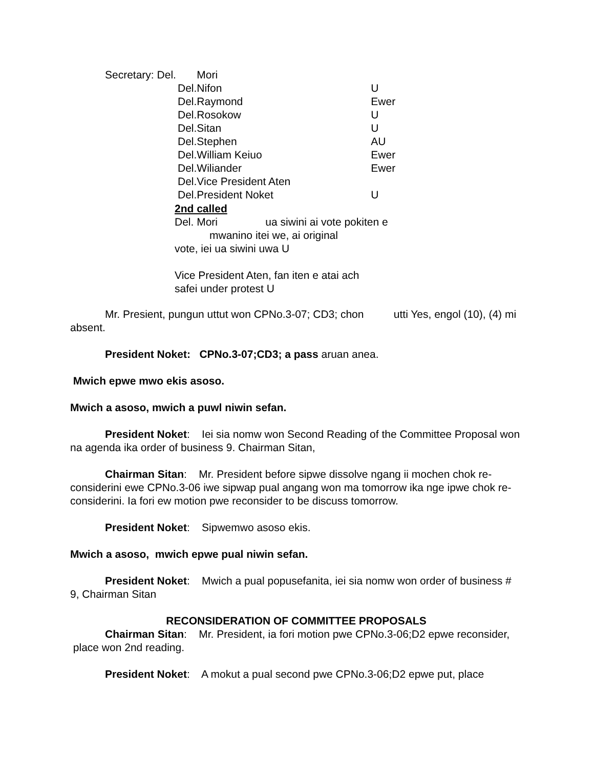| Secretary: Del. | Mori | |
| Del. | Nifon | U |
| Del. | Raymond | Ewer |
| Del. | Rosokow | U |
| Del. | Sitan | U |
| Del. | Stephen | AU |
| Del. | William Keiuo | Ewer |
| Del. | Wiliander | Ewer |
| Del. | Vice President Aten | |
| Del. | President Noket | U |
2nd called
Del. Mori ua siwini ai vote pokiten e
mwanino itei we, ai original
vote, iei ua siwini uwa U
Vice President Aten, fan iten e atai ach
safei under protest U
Mr. Presient, pungun uttut won CPNo.3-07; CD3; chon utti Yes, engol (10), (4) mi absent.
President Noket: CPNo.3-07;CD3; a pass aruan anea.
Mwich epwe mwo ekis asoso.
Mwich a asoso, mwich a puwl niwin sefan.
President Noket: Iei sia nomw won Second Reading of the Committee Proposal won na agenda ika order of business 9. Chairman Sitan,
Chairman Sitan: Mr. President before sipwe dissolve ngang ii mochen chok re-considerini ewe CPNo.3-06 iwe sipwap pual angang won ma tomorrow ika nge ipwe chok re-considerini. Ia fori ew motion pwe reconsider to be discuss tomorrow.
President Noket: Sipwemwo asoso ekis.
Mwich a asoso, mwich epwe pual niwin sefan.
President Noket: Mwich a pual popusefanita, iei sia nomw won order of business # 9, Chairman Sitan
RECONSIDERATION OF COMMITTEE PROPOSALS
Chairman Sitan: Mr. President, ia fori motion pwe CPNo.3-06;D2 epwe reconsider, place won 2nd reading.
President Noket: A mokut a pual second pwe CPNo.3-06;D2 epwe put, place